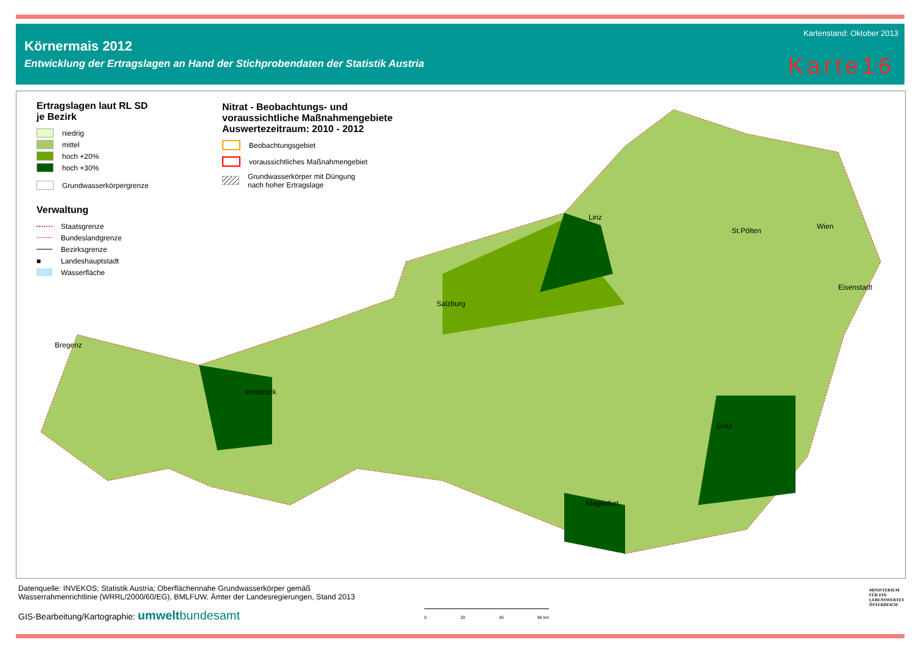Körnermais 2012
Entwicklung der Ertragslagen an Hand der Stichprobendaten der Statistik Austria
Kartenstand: Oktober 2013
Karte16
Ertragslagen laut RL SD
je Bezirk
niedrig
mittel
hoch +20%
hoch +30%
Grundwasserkörpergrenze
Verwaltung
Staatsgrenze
Bundeslandgrenze
Bezirksgrenze
■ Landeshauptstadt
Wasserfläche
Nitrat - Beobachtungs- und
voraussichtliche Maßnahmengebiete
Auswertezeitraum: 2010 - 2012
Beobachtungsgebiet
voraussichtliches Maßnahmengebiet
Grundwasserkörper mit Düngung
nach hoher Ertragslage
Linz
St.Pölten Wien
Eisenstadt
Salzburg
Bregenz
Innsbruck
Graz
Klagenfurt
Datenquelle: INVEKOS; Statistik Austria; Oberflächennahe Grundwasserkörper gemäß
Wasserrahmenrichtlinie (WRRL/2000/60/EG), BMLFUW, Ämter der Landesregierungen, Stand 2013
GIS-Bearbeitung/Kartographie: umweltbundesamt
0 20 40 80 km
MINISTERIUM
FÜR EIN
LEBENSWERTES
ÖSTERREICH